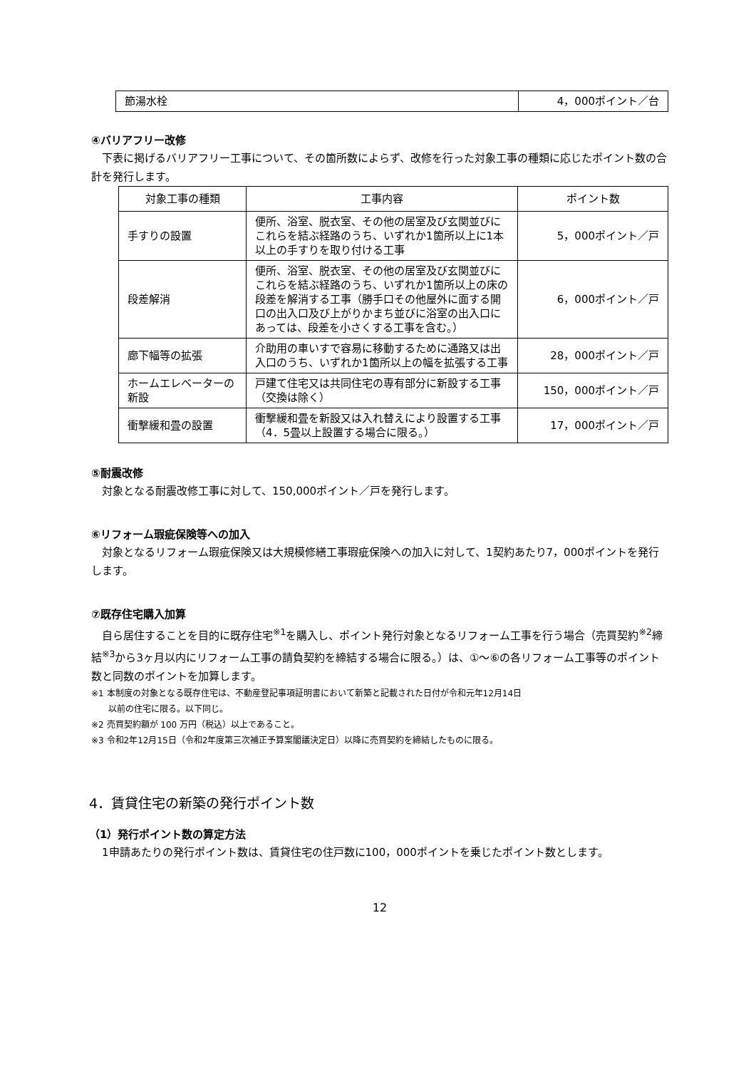| 節湯水栓 | 4，000ポイント／台 |
④バリアフリー改修
　下表に掲げるバリアフリー工事について、その箇所数によらず、改修を行った対象工事の種類に応じたポイント数の合計を発行します。
| 対象工事の種類 | 工事内容 | ポイント数 |
| --- | --- | --- |
| 手すりの設置 | 便所、浴室、脱衣室、その他の居室及び玄関並びにこれらを結ぶ経路のうち、いずれか1箇所以上に1本以上の手すりを取り付ける工事 | 5，000ポイント／戸 |
| 段差解消 | 便所、浴室、脱衣室、その他の居室及び玄関並びにこれらを結ぶ経路のうち、いずれか1箇所以上の床の段差を解消する工事（勝手口その他屋外に面する開口の出入口及び上がりかまち並びに浴室の出入口にあっては、段差を小さくする工事を含む。） | 6，000ポイント／戸 |
| 廊下幅等の拡張 | 介助用の車いすで容易に移動するために通路又は出入口のうち、いずれか1箇所以上の幅を拡張する工事 | 28，000ポイント／戸 |
| ホームエレベーターの新設 | 戸建て住宅又は共同住宅の専有部分に新設する工事（交換は除く） | 150，000ポイント／戸 |
| 衝撃緩和畳の設置 | 衝撃緩和畳を新設又は入れ替えにより設置する工事（4．5畳以上設置する場合に限る。） | 17，000ポイント／戸 |
⑤耐震改修
　対象となる耐震改修工事に対して、150,000ポイント／戸を発行します。
⑥リフォーム瑕疵保険等への加入
　対象となるリフォーム瑕疵保険又は大規模修繕工事瑕疵保険への加入に対して、1契約あたり7，000ポイントを発行します。
⑦既存住宅購入加算
　自ら居住することを目的に既存住宅<sup>※1</sup>を購入し、ポイント発行対象となるリフォーム工事を行う場合（売買契約<sup>※2</sup>締結<sup>※3</sup>から3ヶ月以内にリフォーム工事の請負契約を締結する場合に限る。）は、①～⑥の各リフォーム工事等のポイント数と同数のポイントを加算します。
※1 本制度の対象となる既存住宅は、不動産登記事項証明書において新築と記載された日付が令和元年12月14日
　　以前の住宅に限る。以下同じ。
※2 売買契約額が 100 万円（税込）以上であること。
※3 令和2年12月15日（令和2年度第三次補正予算案閣議決定日）以降に売買契約を締結したものに限る。
4．賃貸住宅の新築の発行ポイント数
（1）発行ポイント数の算定方法
　1申請あたりの発行ポイント数は、賃貸住宅の住戸数に100，000ポイントを乗じたポイント数とします。
12